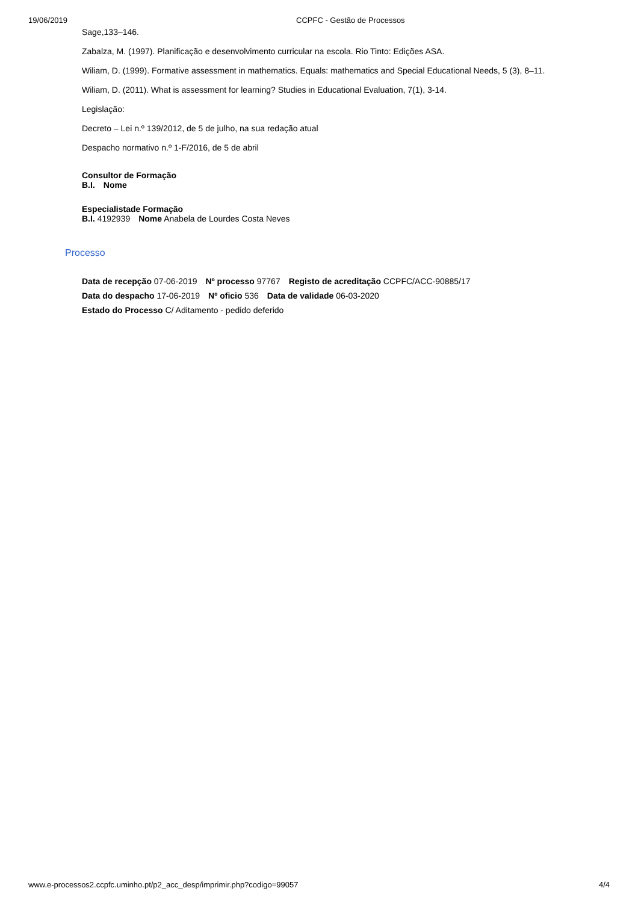19/06/2019 CCPFC - Gestão de Processos
Sage,133–146.
Zabalza, M. (1997). Planificação e desenvolvimento curricular na escola. Rio Tinto: Edições ASA.
Wiliam, D. (1999). Formative assessment in mathematics. Equals: mathematics and Special Educational Needs, 5 (3), 8–11.
Wiliam, D. (2011). What is assessment for learning? Studies in Educational Evaluation, 7(1), 3-14.
Legislação:
Decreto – Lei n.º 139/2012, de 5 de julho, na sua redação atual
Despacho normativo n.º 1-F/2016, de 5 de abril
Consultor de Formação
B.I. Nome
Especialistade Formação
B.I. 4192939 Nome Anabela de Lourdes Costa Neves
Processo
Data de recepção 07-06-2019 Nº processo 97767 Registo de acreditação CCPFC/ACC-90885/17
Data do despacho 17-06-2019 Nº oficio 536 Data de validade 06-03-2020
Estado do Processo C/ Aditamento - pedido deferido
www.e-processos2.ccpfc.uminho.pt/p2_acc_desp/imprimir.php?codigo=99057 4/4